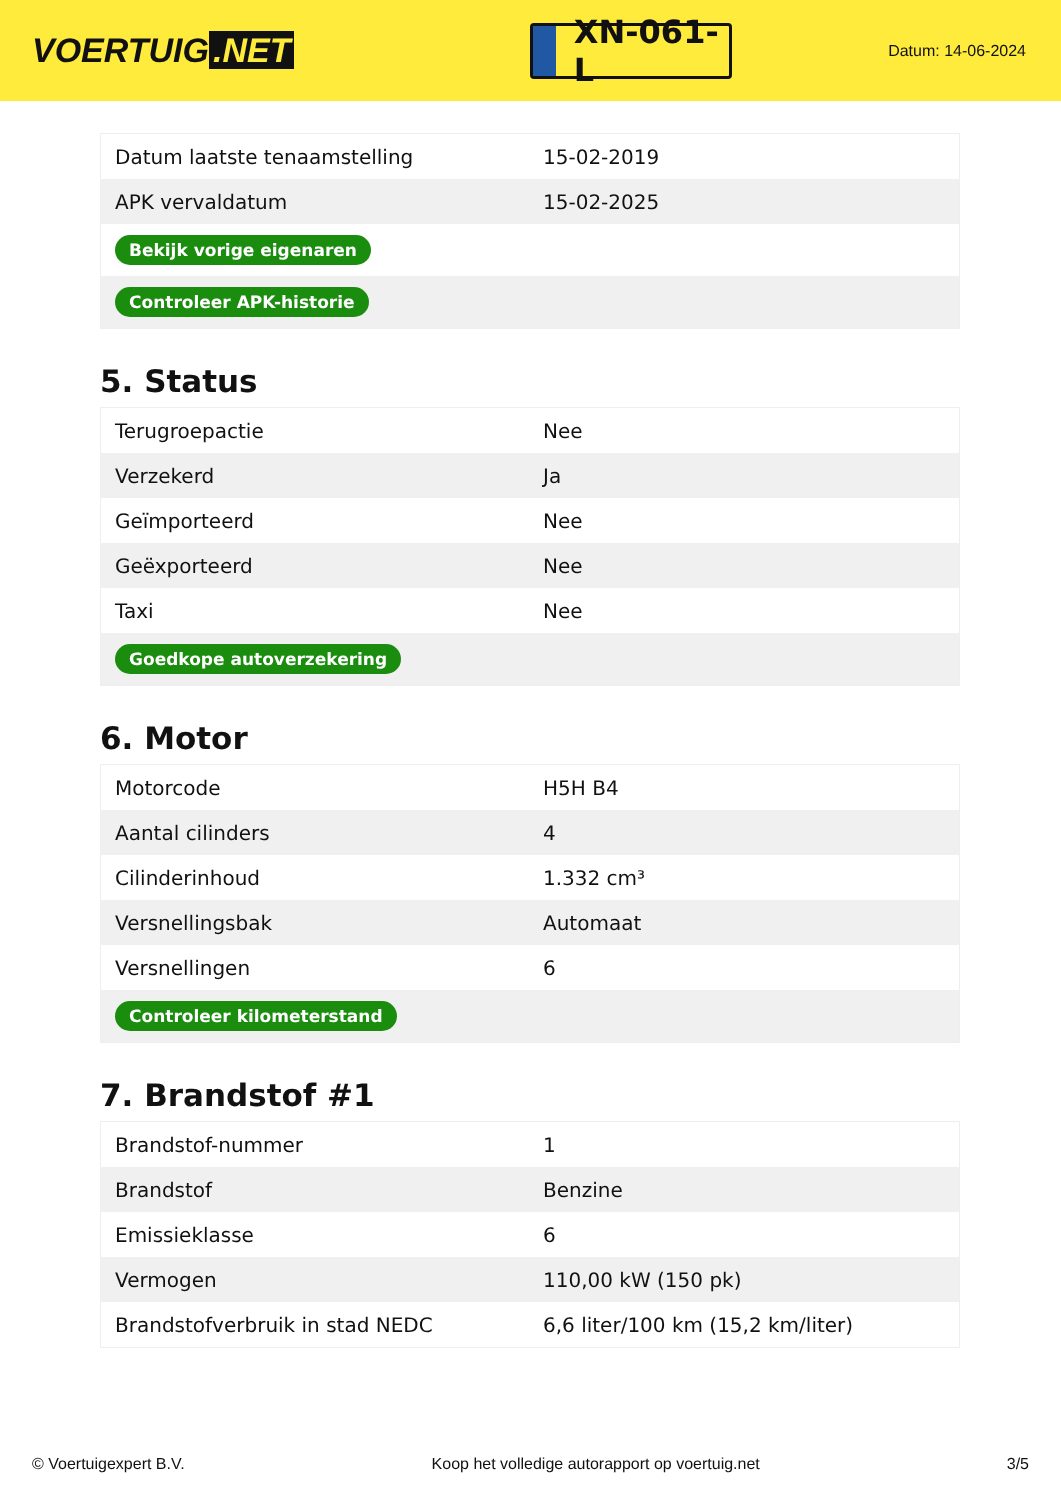VOERTUIG.NET
XN-061-L
Datum: 14-06-2024
| Datum laatste tenaamstelling | 15-02-2019 |
| APK vervaldatum | 15-02-2025 |
| Bekijk vorige eigenaren | |
| Controleer APK-historie | |
5. Status
| Terugroepactie | Nee |
| Verzekerd | Ja |
| Geïmporteerd | Nee |
| Geëxporteerd | Nee |
| Taxi | Nee |
| Goedkope autoverzekering | |
6. Motor
| Motorcode | H5H B4 |
| Aantal cilinders | 4 |
| Cilinderinhoud | 1.332 cm³ |
| Versnellingsbak | Automaat |
| Versnellingen | 6 |
| Controleer kilometerstand | |
7. Brandstof #1
| Brandstof-nummer | 1 |
| Brandstof | Benzine |
| Emissieklasse | 6 |
| Vermogen | 110,00 kW (150 pk) |
| Brandstofverbruik in stad NEDC | 6,6 liter/100 km (15,2 km/liter) |
© Voertuigexpert B.V. Koop het volledige autorapport op voertuig.net 3/5